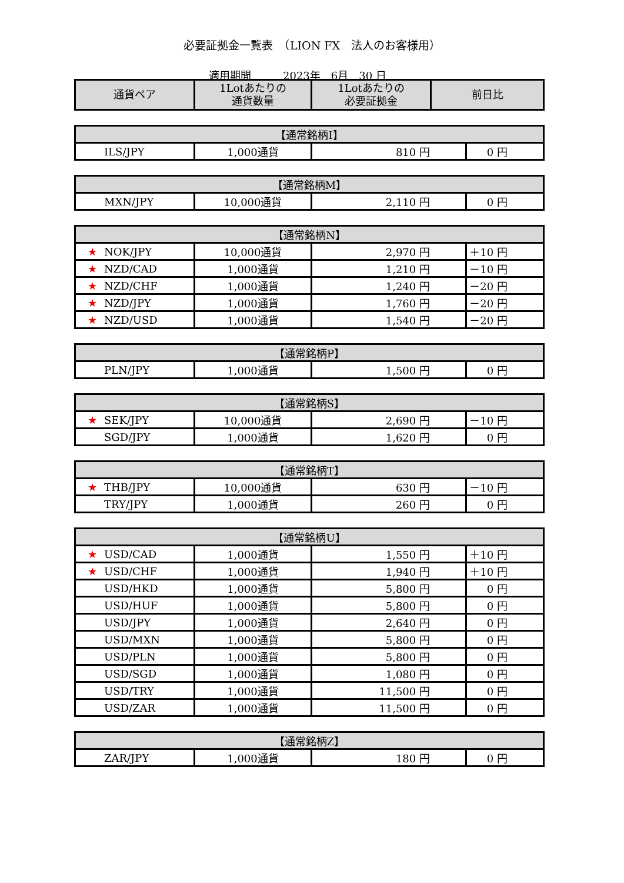必要証拠金一覧表　（LION FX　法人のお客様用）
適用期間　　　2023年　6月　30 日
| 通貨ペア | 1Lotあたりの 通貨数量 | 1Lotあたりの 必要証拠金 | 前日比 |
| --- | --- | --- | --- |
| 【通常銘柄I】 | | | |
| --- | --- | --- | --- |
| ILS/JPY | 1,000通貨 | 810 円 | 0 円 |
| 【通常銘柄M】 | | | |
| --- | --- | --- | --- |
| MXN/JPY | 10,000通貨 | 2,110 円 | 0 円 |
| 【通常銘柄N】 | | | |
| --- | --- | --- | --- |
| ★ NOK/JPY | 10,000通貨 | 2,970 円 | ＋10 円 |
| ★ NZD/CAD | 1,000通貨 | 1,210 円 | －10 円 |
| ★ NZD/CHF | 1,000通貨 | 1,240 円 | －20 円 |
| ★ NZD/JPY | 1,000通貨 | 1,760 円 | －20 円 |
| ★ NZD/USD | 1,000通貨 | 1,540 円 | －20 円 |
| 【通常銘柄P】 | | | |
| --- | --- | --- | --- |
| PLN/JPY | 1,000通貨 | 1,500 円 | 0 円 |
| 【通常銘柄S】 | | | |
| --- | --- | --- | --- |
| ★ SEK/JPY | 10,000通貨 | 2,690 円 | －10 円 |
| SGD/JPY | 1,000通貨 | 1,620 円 | 0 円 |
| 【通常銘柄T】 | | | |
| --- | --- | --- | --- |
| ★ THB/JPY | 10,000通貨 | 630 円 | －10 円 |
| TRY/JPY | 1,000通貨 | 260 円 | 0 円 |
| 【通常銘柄U】 | | | |
| --- | --- | --- | --- |
| ★ USD/CAD | 1,000通貨 | 1,550 円 | ＋10 円 |
| ★ USD/CHF | 1,000通貨 | 1,940 円 | ＋10 円 |
| USD/HKD | 1,000通貨 | 5,800 円 | 0 円 |
| USD/HUF | 1,000通貨 | 5,800 円 | 0 円 |
| USD/JPY | 1,000通貨 | 2,640 円 | 0 円 |
| USD/MXN | 1,000通貨 | 5,800 円 | 0 円 |
| USD/PLN | 1,000通貨 | 5,800 円 | 0 円 |
| USD/SGD | 1,000通貨 | 1,080 円 | 0 円 |
| USD/TRY | 1,000通貨 | 11,500 円 | 0 円 |
| USD/ZAR | 1,000通貨 | 11,500 円 | 0 円 |
| 【通常銘柄Z】 | | | |
| --- | --- | --- | --- |
| ZAR/JPY | 1,000通貨 | 180 円 | 0 円 |